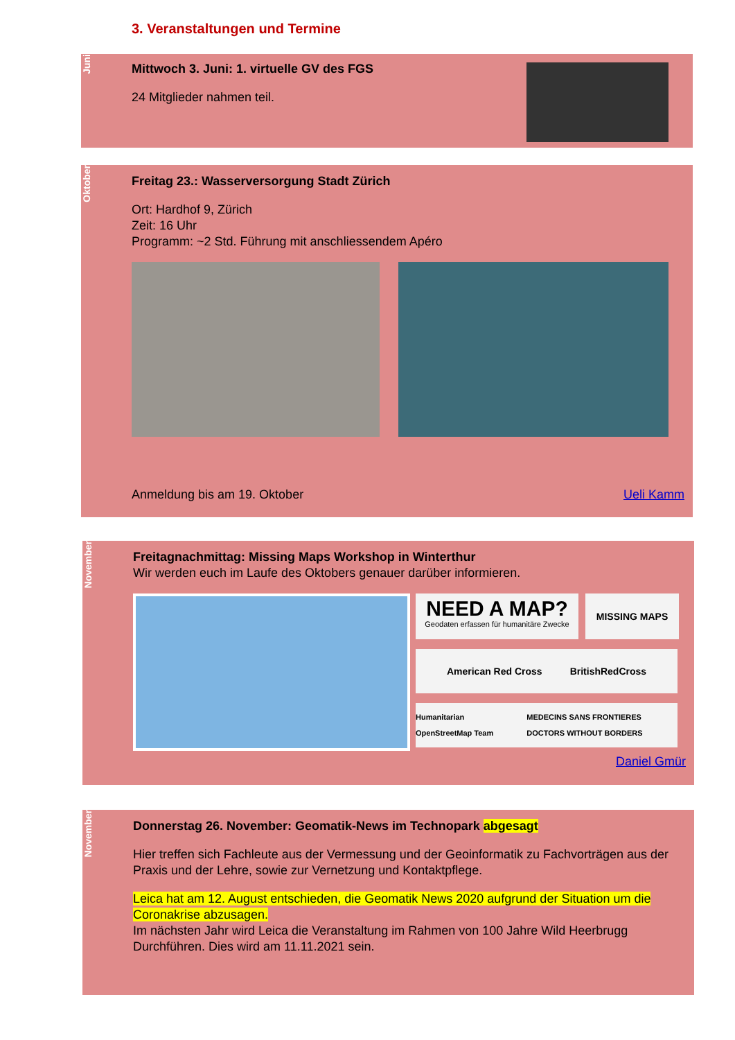3. Veranstaltungen und Termine
Juni
Mittwoch 3. Juni: 1. virtuelle GV des FGS
24 Mitglieder nahmen teil.
Oktober
Freitag 23.: Wasserversorgung Stadt Zürich
Ort: Hardhof 9, Zürich
Zeit: 16 Uhr
Programm: ~2 Std. Führung mit anschliessendem Apéro
Anmeldung bis am 19. Oktober Ueli Kamm
November
Freitagnachmittag: Missing Maps Workshop in Winterthur
Wir werden euch im Laufe des Oktobers genauer darüber informieren.
NEED A MAP? Geodaten erfassen für humanitäre Zwecke
MISSING MAPS
American Red Cross BritishRedCross
Humanitarian OpenStreetMap Team MEDECINS SANS FRONTIERES DOCTORS WITHOUT BORDERS
Daniel Gmür
November
Donnerstag 26. November: Geomatik-News im Technopark abgesagt
Hier treffen sich Fachleute aus der Vermessung und der Geoinformatik zu Fachvorträgen aus der Praxis und der Lehre, sowie zur Vernetzung und Kontaktpflege.
Leica hat am 12. August entschieden, die Geomatik News 2020 aufgrund der Situation um die Coronakrise abzusagen.
Im nächsten Jahr wird Leica die Veranstaltung im Rahmen von 100 Jahre Wild Heerbrugg Durchführen. Dies wird am 11.11.2021 sein.